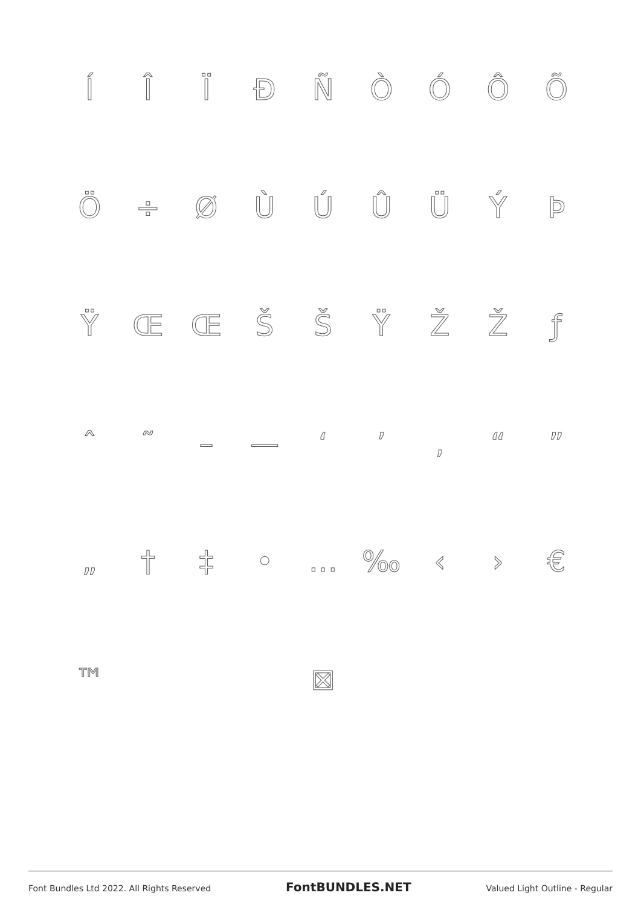Í
Î
Ï
Ð
Ñ
Ò
Ó
Ô
Õ
Ö
÷
Ø
Ù
Ú
Û
Ü
Ý
Þ
Ÿ
Œ
Œ
Š
Š
Ÿ
Ž
Ž
ƒ
ˆ
˜
–
—
‘
’
‚
“
”
„
†
‡
•
…
‰
‹
›
€
™
⊠
Font Bundles Ltd 2022. All Rights Reserved FontBUNDLES.NET Valued Light Outline - Regular